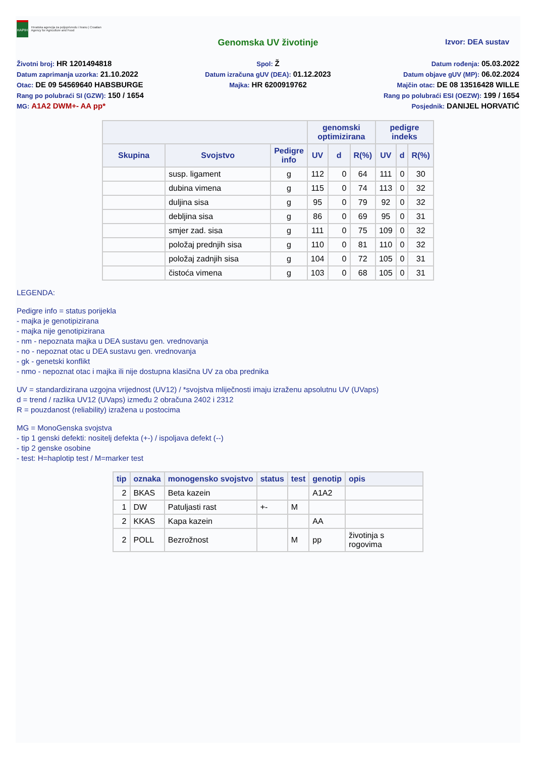HAPIH
Hrvatska agencija za poljoprivredu i hranu | Croatian Agency for Agriculture and Food
Genomska UV životinje Izvor: DEA sustav
Životni broj: HR 1201494818
Spol: Ž
Datum rođenja: 05.03.2022
Datum zaprimanja uzorka: 21.10.2022
Datum izračuna gUV (DEA): 01.12.2023
Datum objave gUV (MP): 06.02.2024
Otac: DE 09 54569640 HABSBURGE
Majka: HR 6200919762
Majčin otac: DE 08 13516428 WILLE
Rang po polubraći SI (GZW): 150 / 1654
Rang po polubraći ESI (OEZW): 199 / 1654
MG: A1A2 DWM+- AA pp*
Posjednik: DANIJEL HORVATIĆ
| | | | genomski optimizirana | | | pedigre indeks | | |
| --- | --- | --- | --- | --- | --- | --- | --- | --- |
| Skupina | Svojstvo | Pedigre info | UV | d | R(%) | UV | d | R(%) |
| | susp. ligament | g | 112 | 0 | 64 | 111 | 0 | 30 |
| | dubina vimena | g | 115 | 0 | 74 | 113 | 0 | 32 |
| | duljina sisa | g | 95 | 0 | 79 | 92 | 0 | 32 |
| | debljina sisa | g | 86 | 0 | 69 | 95 | 0 | 31 |
| | smjer zad. sisa | g | 111 | 0 | 75 | 109 | 0 | 32 |
| | položaj prednjih sisa | g | 110 | 0 | 81 | 110 | 0 | 32 |
| | položaj zadnjih sisa | g | 104 | 0 | 72 | 105 | 0 | 31 |
| | čistoća vimena | g | 103 | 0 | 68 | 105 | 0 | 31 |
LEGENDA:
Pedigre info = status porijekla
- majka je genotipizirana
- majka nije genotipizirana
- nm - nepoznata majka u DEA sustavu gen. vrednovanja
- no - nepoznat otac u DEA sustavu gen. vrednovanja
- gk - genetski konflikt
- nmo - nepoznat otac i majka ili nije dostupna klasična UV za oba prednika
UV = standardizirana uzgojna vrijednost (UV12) / *svojstva mliječnosti imaju izraženu apsolutnu UV (UVaps)
d = trend / razlika UV12 (UVaps) između 2 obračuna 2402 i 2312
R = pouzdanost (reliability) izražena u postocima
MG = MonoGenska svojstva
- tip 1 genski defekti: nositelj defekta (+-) / ispoljava defekt (--)
- tip 2 genske osobine
- test: H=haplotip test / M=marker test
| tip | oznaka | monogensko svojstvo | status | test | genotip | opis |
| --- | --- | --- | --- | --- | --- | --- |
| 2 | BKAS | Beta kazein | | | A1A2 | |
| 1 | DW | Patuljasti rast | +- | M | | |
| 2 | KKAS | Kapa kazein | | | AA | |
| 2 | POLL | Bezrožnost | | M | pp | životinja s rogovima |